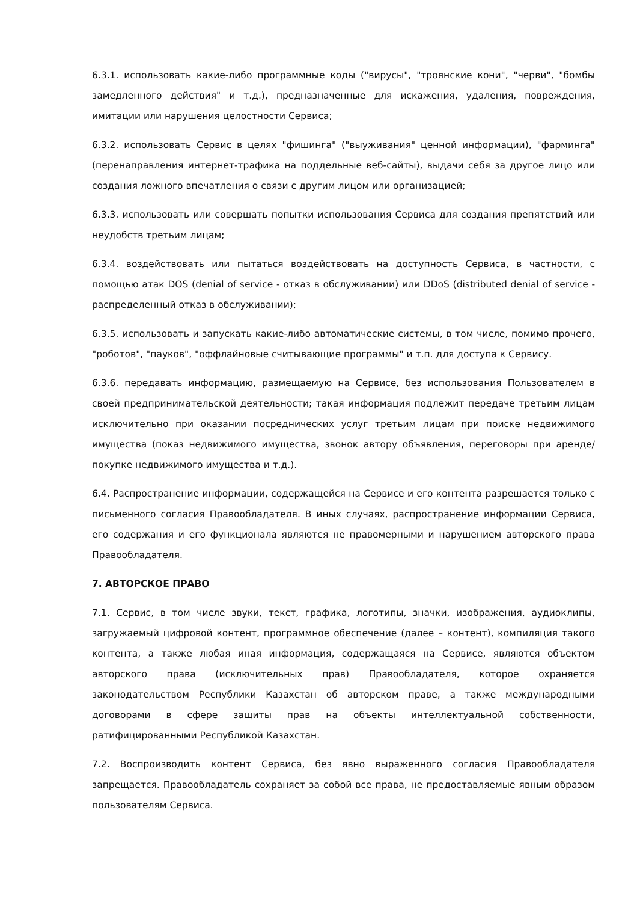6.3.1. использовать какие-либо программные коды ("вирусы", "троянские кони", "черви", "бомбы замедленного действия" и т.д.), предназначенные для искажения, удаления, повреждения, имитации или нарушения целостности Сервиса;
6.3.2. использовать Сервис в целях "фишинга" ("выуживания" ценной информации), "фарминга" (перенаправления интернет-трафика на поддельные веб-сайты), выдачи себя за другое лицо или создания ложного впечатления о связи с другим лицом или организацией;
6.3.3. использовать или совершать попытки использования Сервиса для создания препятствий или неудобств третьим лицам;
6.3.4. воздействовать или пытаться воздействовать на доступность Сервиса, в частности, с помощью атак DOS (denial of service - отказ в обслуживании) или DDoS (distributed denial of service - распределенный отказ в обслуживании);
6.3.5. использовать и запускать какие-либо автоматические системы, в том числе, помимо прочего, "роботов", "пауков", "оффлайновые считывающие программы" и т.п. для доступа к Сервису.
6.3.6. передавать информацию, размещаемую на Сервисе, без использования Пользователем в своей предпринимательской деятельности; такая информация подлежит передаче третьим лицам исключительно при оказании посреднических услуг третьим лицам при поиске недвижимого имущества (показ недвижимого имущества, звонок автору объявления, переговоры при аренде/ покупке недвижимого имущества и т.д.).
6.4. Распространение информации, содержащейся на Сервисе и его контента разрешается только с письменного согласия Правообладателя. В иных случаях, распространение информации Сервиса, его содержания и его функционала являются не правомерными и нарушением авторского права Правообладателя.
7. АВТОРСКОЕ ПРАВО
7.1. Сервис, в том числе звуки, текст, графика, логотипы, значки, изображения, аудиоклипы, загружаемый цифровой контент, программное обеспечение (далее – контент), компиляция такого контента, а также любая иная информация, содержащаяся на Сервисе, являются объектом авторского права (исключительных прав) Правообладателя, которое охраняется законодательством Республики Казахстан об авторском праве, а также международными договорами в сфере защиты прав на объекты интеллектуальной собственности, ратифицированными Республикой Казахстан.
7.2. Воспроизводить контент Сервиса, без явно выраженного согласия Правообладателя запрещается. Правообладатель сохраняет за собой все права, не предоставляемые явным образом пользователям Сервиса.